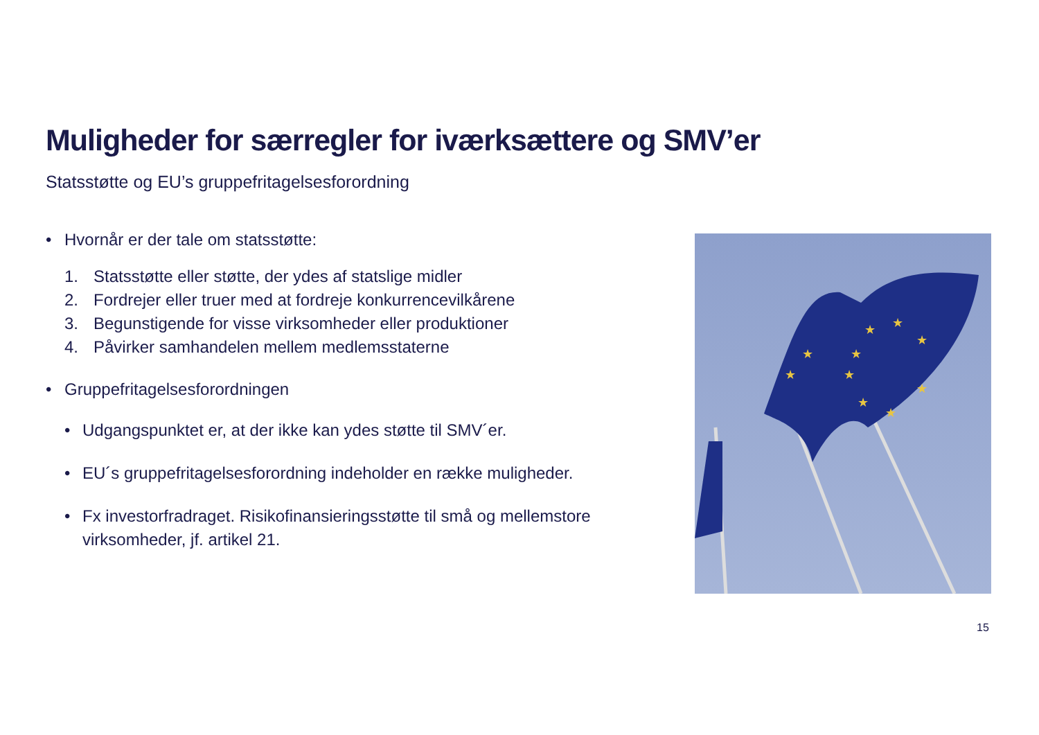Muligheder for særregler for iværksættere og SMV’er
Statsstøtte og EU’s gruppefritagelsesforordning
• Hvornår er der tale om statsstøtte:
1. Statsstøtte eller støtte, der ydes af statslige midler
2. Fordrejer eller truer med at fordreje konkurrencevilkårene
3. Begunstigende for visse virksomheder eller produktioner
4. Påvirker samhandelen mellem medlemsstaterne
• Gruppefritagelsesforordningen
• Udgangspunktet er, at der ikke kan ydes støtte til SMV´er.
• EU´s gruppefritagelsesforordning indeholder en række muligheder.
• Fx investorfradraget. Risikofinansieringsstøtte til små og mellemstore virksomheder, jf. artikel 21.
★
★
★
★
★
★
★
★
★
★
15